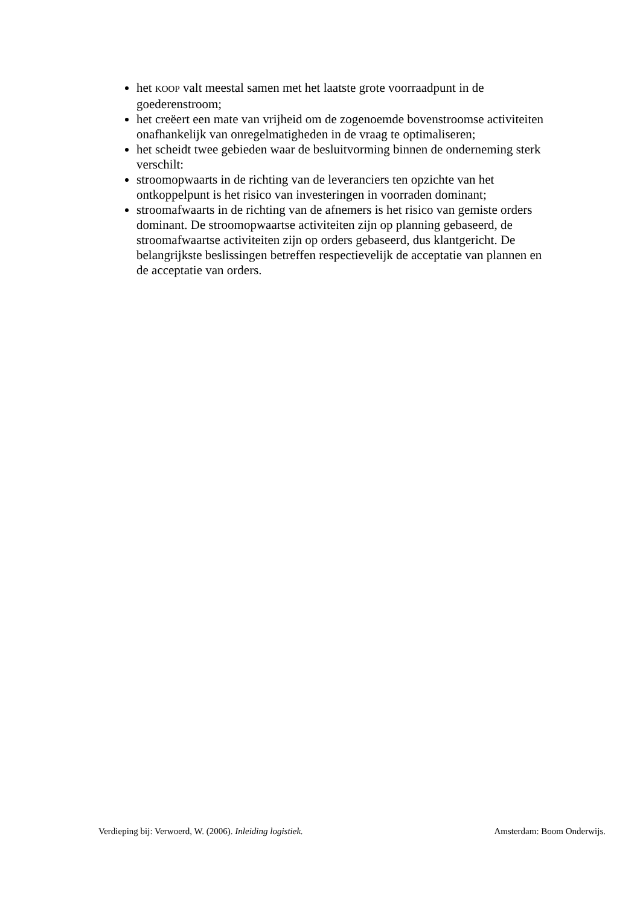het KOOP valt meestal samen met het laatste grote voorraadpunt in de goederenstroom;
het creëert een mate van vrijheid om de zogenoemde bovenstroomse activiteiten onafhankelijk van onregelmatigheden in de vraag te optimaliseren;
het scheidt twee gebieden waar de besluitvorming binnen de onderneming sterk verschilt:
stroomopwaarts in de richting van de leveranciers ten opzichte van het ontkoppelpunt is het risico van investeringen in voorraden dominant;
stroomafwaarts in de richting van de afnemers is het risico van gemiste orders dominant. De stroomopwaartse activiteiten zijn op planning gebaseerd, de stroomafwaartse activiteiten zijn op orders gebaseerd, dus klantgericht. De belangrijkste beslissingen betreffen respectievelijk de acceptatie van plannen en de acceptatie van orders.
Verdieping bij: Verwoerd, W. (2006). Inleiding logistiek. Amsterdam: Boom Onderwijs.